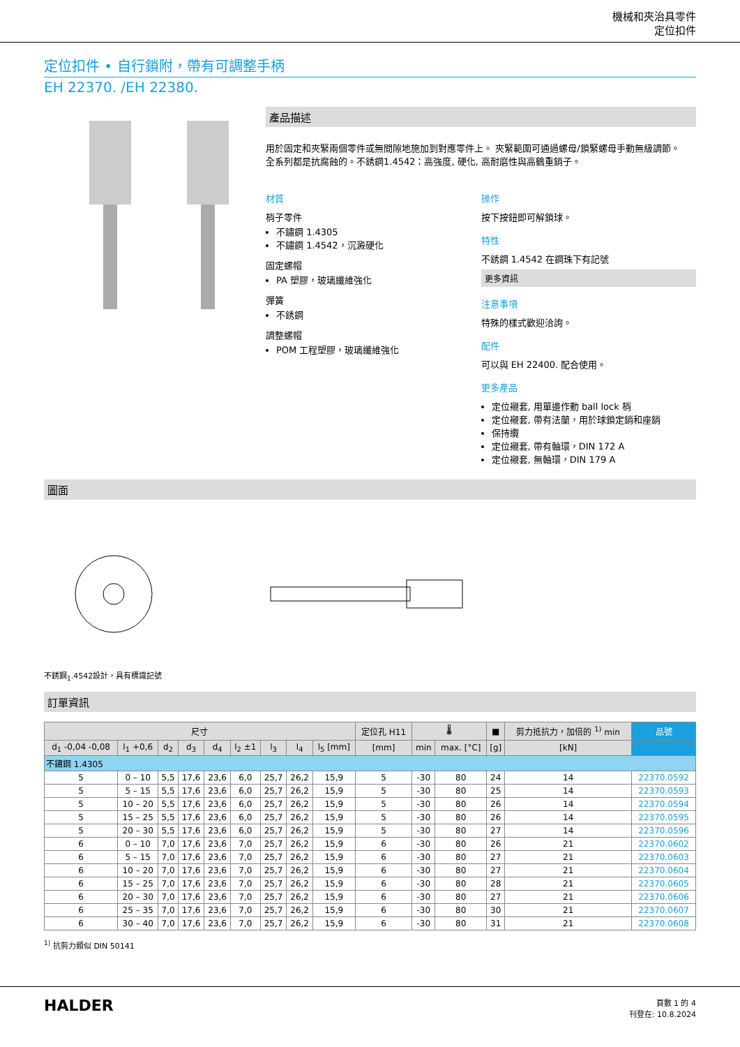機械和夾治具零件
定位扣件
定位扣件 • 自行鎖附，帶有可調整手柄
EH 22370. /EH 22380.
產品描述
用於固定和夾緊兩個零件或無間隙地施加到對應零件上。 夾緊範圍可通過螺母/鎖緊螺母手動無級調節。
全系列都是抗腐蝕的。不銹鋼1.4542：高強度, 硬化, 高耐磨性與高鶴重銷子。
材質
梢子零件
不鏽鋼 1.4305
不鏽鋼 1.4542，沉澱硬化
固定螺帽
PA 塑膠，玻璃纖維強化
彈簧
不銹鋼
調整螺帽
POM 工程塑膠，玻璃纖維強化
操作
按下按鈕即可解鎖球。
特性
不銹鋼 1.4542 在鋼珠下有記號
更多資訊
注意事項
特殊的樣式歡迎洽詢。
配件
可以與 EH 22400. 配合使用。
更多產品
定位襯套, 用單邊作動 ball lock 梢
定位襯套, 帶有法蘭，用於球鎖定銷和座銷
保持纜
定位襯套, 帶有軸環，DIN 172 A
定位襯套, 無軸環，DIN 179 A
圖面
不銹鋼<sub>1</sub>.4542設計，具有標識記號
訂單資訊
| 尺寸 | | | | | | | | | 定位孔 H11 | 🌡 | | ■ | 剪力抵抗力，加倍的 <sup>1)</sup> min | 品號 |
| --- | --- | --- | --- | --- | --- | --- | --- | --- | --- | --- | --- | --- | --- | --- |
| d<sub>1</sub> -0,04 -0,08 | l<sub>1</sub> +0,6 | d<sub>2</sub> | d<sub>3</sub> | d<sub>4</sub> | l<sub>2</sub> ±1 | l<sub>3</sub> | l<sub>4</sub> | l<sub>5</sub> [mm] | [mm] | min | max. [°C] | [g] | [kN] | |
| 不鏽鋼 1.4305 | | | | | | | | | | | | | | |
| 5 | 0 – 10 | 5,5 | 17,6 | 23,6 | 6,0 | 25,7 | 26,2 | 15,9 | 5 | -30 | 80 | 24 | 14 | 22370.0592 |
| 5 | 5 – 15 | 5,5 | 17,6 | 23,6 | 6,0 | 25,7 | 26,2 | 15,9 | 5 | -30 | 80 | 25 | 14 | 22370.0593 |
| 5 | 10 – 20 | 5,5 | 17,6 | 23,6 | 6,0 | 25,7 | 26,2 | 15,9 | 5 | -30 | 80 | 26 | 14 | 22370.0594 |
| 5 | 15 – 25 | 5,5 | 17,6 | 23,6 | 6,0 | 25,7 | 26,2 | 15,9 | 5 | -30 | 80 | 26 | 14 | 22370.0595 |
| 5 | 20 – 30 | 5,5 | 17,6 | 23,6 | 6,0 | 25,7 | 26,2 | 15,9 | 5 | -30 | 80 | 27 | 14 | 22370.0596 |
| 6 | 0 – 10 | 7,0 | 17,6 | 23,6 | 7,0 | 25,7 | 26,2 | 15,9 | 6 | -30 | 80 | 26 | 21 | 22370.0602 |
| 6 | 5 – 15 | 7,0 | 17,6 | 23,6 | 7,0 | 25,7 | 26,2 | 15,9 | 6 | -30 | 80 | 27 | 21 | 22370.0603 |
| 6 | 10 – 20 | 7,0 | 17,6 | 23,6 | 7,0 | 25,7 | 26,2 | 15,9 | 6 | -30 | 80 | 27 | 21 | 22370.0604 |
| 6 | 15 – 25 | 7,0 | 17,6 | 23,6 | 7,0 | 25,7 | 26,2 | 15,9 | 6 | -30 | 80 | 28 | 21 | 22370.0605 |
| 6 | 20 – 30 | 7,0 | 17,6 | 23,6 | 7,0 | 25,7 | 26,2 | 15,9 | 6 | -30 | 80 | 27 | 21 | 22370.0606 |
| 6 | 25 – 35 | 7,0 | 17,6 | 23,6 | 7,0 | 25,7 | 26,2 | 15,9 | 6 | -30 | 80 | 30 | 21 | 22370.0607 |
| 6 | 30 – 40 | 7,0 | 17,6 | 23,6 | 7,0 | 25,7 | 26,2 | 15,9 | 6 | -30 | 80 | 31 | 21 | 22370.0608 |
<sup>1)</sup> 抗剪力類似 DIN 50141
HALDER
頁數 1 的 4
刊登在: 10.8.2024